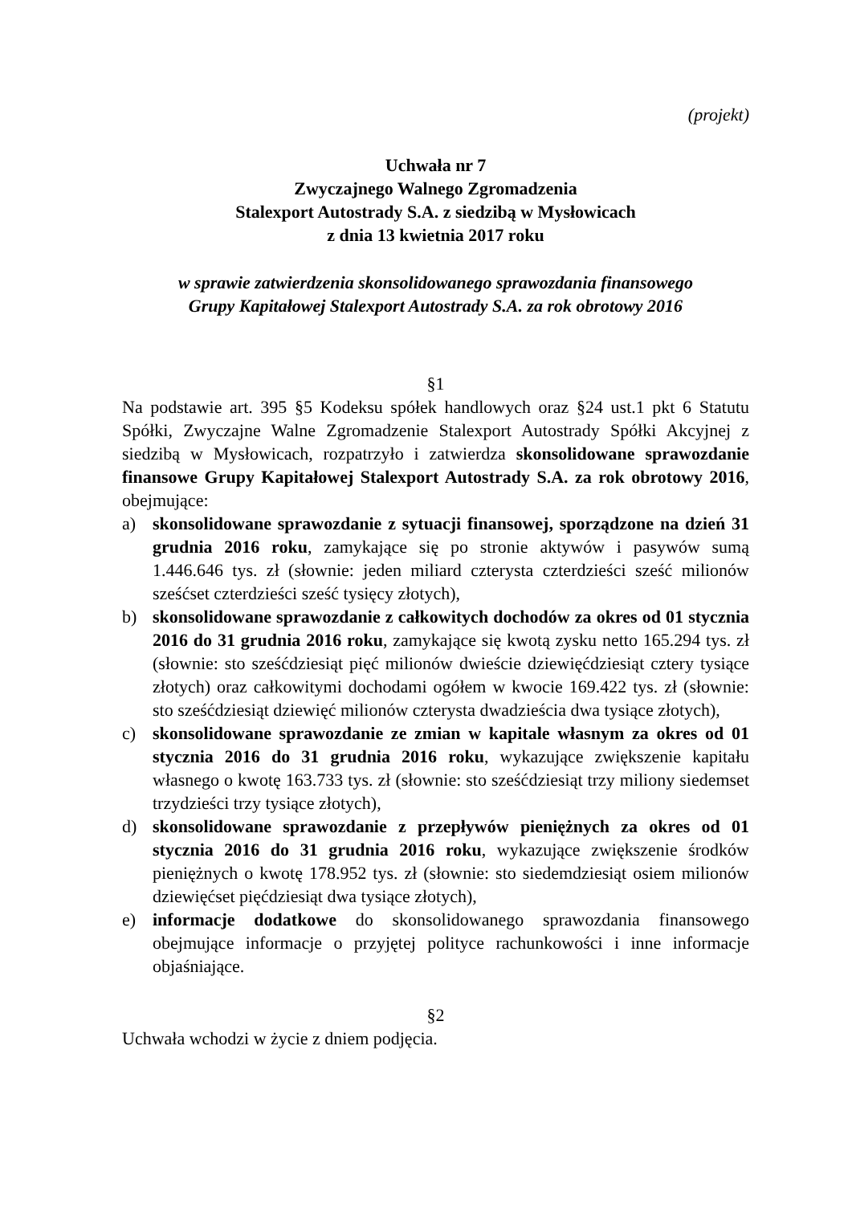(projekt)
Uchwała nr 7
Zwyczajnego Walnego Zgromadzenia
Stalexport Autostrady S.A. z siedzibą w Mysłowicach
z dnia 13 kwietnia 2017 roku
w sprawie zatwierdzenia skonsolidowanego sprawozdania finansowego
Grupy Kapitałowej Stalexport Autostrady S.A. za rok obrotowy 2016
§1
Na podstawie art. 395 §5 Kodeksu spółek handlowych oraz §24 ust.1 pkt 6 Statutu Spółki, Zwyczajne Walne Zgromadzenie Stalexport Autostrady Spółki Akcyjnej z siedzibą w Mysłowicach, rozpatrzyło i zatwierdza skonsolidowane sprawozdanie finansowe Grupy Kapitałowej Stalexport Autostrady S.A. za rok obrotowy 2016, obejmujące:
a) skonsolidowane sprawozdanie z sytuacji finansowej, sporządzone na dzień 31 grudnia 2016 roku, zamykające się po stronie aktywów i pasywów sumą 1.446.646 tys. zł (słownie: jeden miliard czterysta czterdzieści sześć milionów sześćset czterdzieści sześć tysięcy złotych),
b) skonsolidowane sprawozdanie z całkowitych dochodów za okres od 01 stycznia 2016 do 31 grudnia 2016 roku, zamykające się kwotą zysku netto 165.294 tys. zł (słownie: sto sześćdziesiąt pięć milionów dwieście dziewięćdziesiąt cztery tysiące złotych) oraz całkowitymi dochodami ogółem w kwocie 169.422 tys. zł (słownie: sto sześćdziesiąt dziewięć milionów czterysta dwadzieścia dwa tysiące złotych),
c) skonsolidowane sprawozdanie ze zmian w kapitale własnym za okres od 01 stycznia 2016 do 31 grudnia 2016 roku, wykazujące zwiększenie kapitału własnego o kwotę 163.733 tys. zł (słownie: sto sześćdziesiąt trzy miliony siedemset trzydzieści trzy tysiące złotych),
d) skonsolidowane sprawozdanie z przepływów pieniężnych za okres od 01 stycznia 2016 do 31 grudnia 2016 roku, wykazujące zwiększenie środków pieniężnych o kwotę 178.952 tys. zł (słownie: sto siedemdziesiąt osiem milionów dziewięćset pięćdziesiąt dwa tysiące złotych),
e) informacje dodatkowe do skonsolidowanego sprawozdania finansowego obejmujące informacje o przyjętej polityce rachunkowości i inne informacje objaśniające.
§2
Uchwała wchodzi w życie z dniem podjęcia.